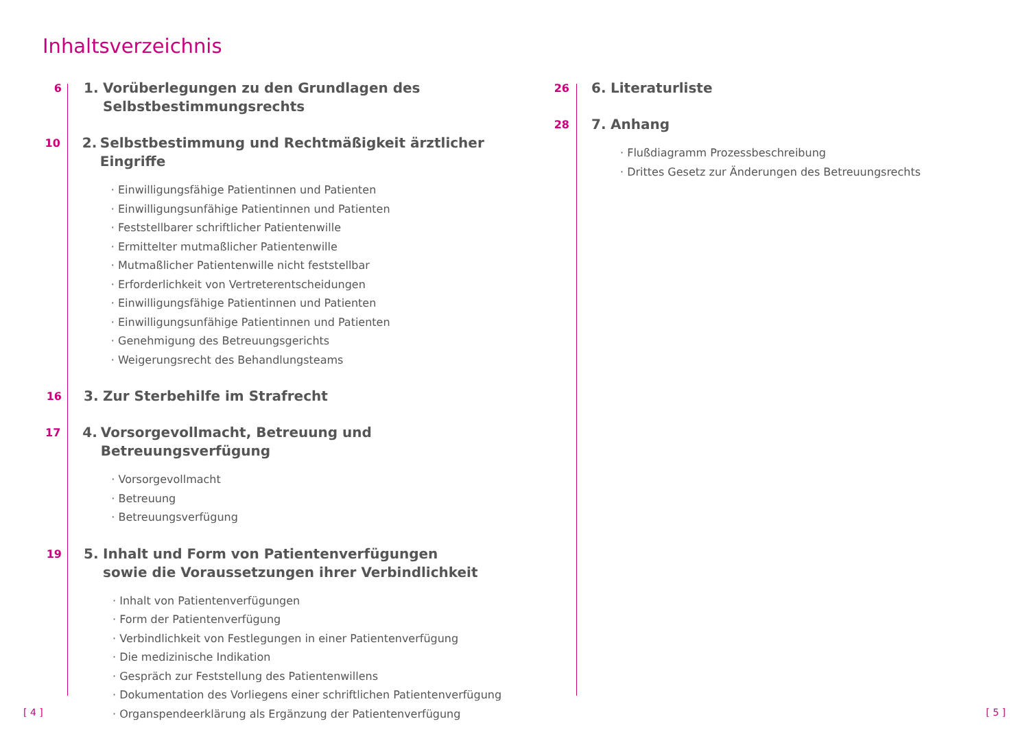Inhaltsverzeichnis
6
1. Vorüberlegungen zu den Grundlagen des
Selbstbestimmungsrechts
10
2. Selbstbestimmung und Rechtmäßigkeit ärztlicher Eingriffe
· Einwilligungsfähige Patientinnen und Patienten
· Einwilligungsunfähige Patientinnen und Patienten
· Feststellbarer schriftlicher Patientenwille
· Ermittelter mutmaßlicher Patientenwille
· Mutmaßlicher Patientenwille nicht feststellbar
· Erforderlichkeit von Vertreterentscheidungen
· Einwilligungsfähige Patientinnen und Patienten
· Einwilligungsunfähige Patientinnen und Patienten
· Genehmigung des Betreuungsgerichts
· Weigerungsrecht des Behandlungsteams
16
3. Zur Sterbehilfe im Strafrecht
17
4. Vorsorgevollmacht, Betreuung und Betreuungsverfügung
· Vorsorgevollmacht
· Betreuung
· Betreuungsverfügung
19
5. Inhalt und Form von Patientenverfügungen
sowie die Voraussetzungen ihrer Verbindlichkeit
· Inhalt von Patientenverfügungen
· Form der Patientenverfügung
· Verbindlichkeit von Festlegungen in einer Patientenverfügung
· Die medizinische Indikation
· Gespräch zur Feststellung des Patientenwillens
· Dokumentation des Vorliegens einer schriftlichen Patientenverfügung
· Organspendeerklärung als Ergänzung der Patientenverfügung
26
6. Literaturliste
28
7. Anhang
· Flußdiagramm Prozessbeschreibung
· Drittes Gesetz zur Änderungen des Betreuungsrechts
[ 4 ] [ 5 ]